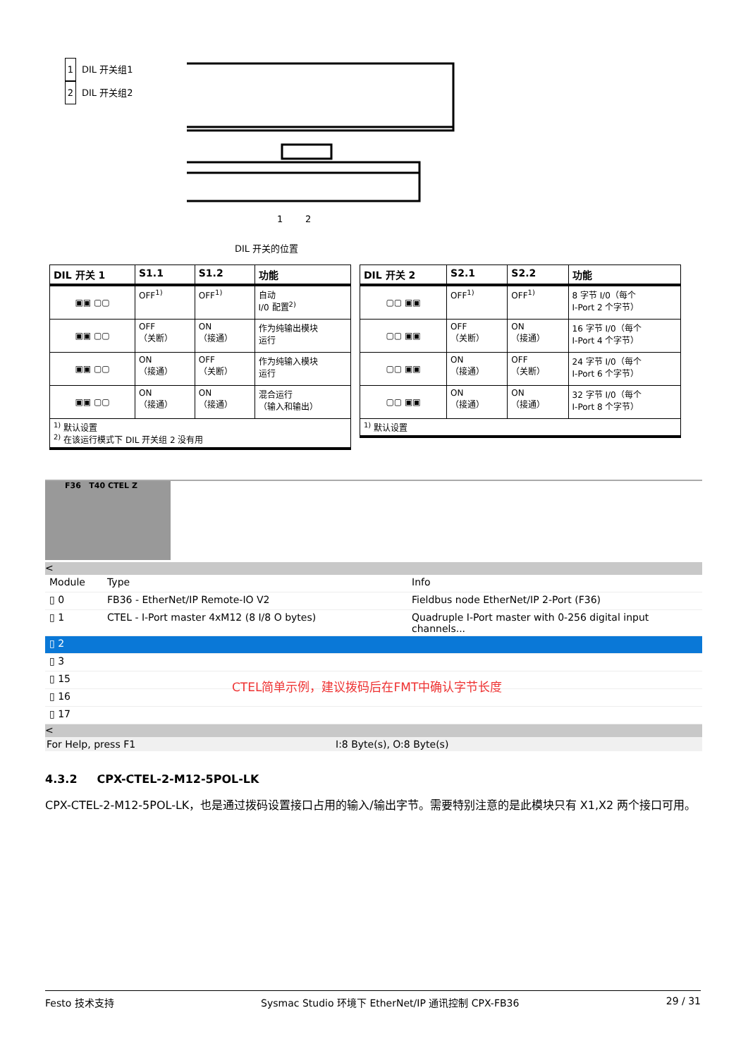1 DIL 开关组1
2 DIL 开关组2
1
2
DIL 开关的位置
| DIL 开关 1 | S1.1 | S1.2 | 功能 |
| --- | --- | --- | --- |
| ▣▣ ▢▢ | OFF<sup>1)</sup> | OFF<sup>1)</sup> | 自动 I/0 配置<sup>2)</sup> |
| ▣▣ ▢▢ | OFF （关断） | ON （接通） | 作为纯输出模块 运行 |
| ▣▣ ▢▢ | ON （接通） | OFF （关断） | 作为纯输入模块 运行 |
| ▣▣ ▢▢ | ON （接通） | ON （接通） | 混合运行 （输入和输出） |
| <sup>1)</sup> 默认设置 <sup>2)</sup> 在该运行模式下 DIL 开关组 2 没有用 | | | |
| DIL 开关 2 | S2.1 | S2.2 | 功能 |
| --- | --- | --- | --- |
| ▢▢ ▣▣ | OFF<sup>1)</sup> | OFF<sup>1)</sup> | 8 字节 I/0（每个 I-Port 2 个字节） |
| ▢▢ ▣▣ | OFF （关断） | ON （接通） | 16 字节 I/0（每个 I-Port 4 个字节） |
| ▢▢ ▣▣ | ON （接通） | OFF （关断） | 24 字节 I/0（每个 I-Port 6 个字节） |
| ▢▢ ▣▣ | ON （接通） | ON （接通） | 32 字节 I/0（每个 I-Port 8 个字节） |
| <sup>1)</sup> 默认设置 | | | |
F36 T40 CTEL Z
<
| Module | Type | Info |
| ▯ 0 | FB36 - EtherNet/IP Remote-IO V2 | Fieldbus node EtherNet/IP 2-Port (F36) |
| ▯ 1 | CTEL - I-Port master 4xM12 (8 I/8 O bytes) | Quadruple I-Port master with 0-256 digital input channels... |
| ▯ 2 | | |
| ▯ 3 | | |
| ▯ 15 | | |
| ▯ 16 | | |
| ▯ 17 | | |
CTEL简单示例，建议拨码后在FMT中确认字节长度
<
For Help, press F1 I:8 Byte(s), O:8 Byte(s)
4.3.2 CPX-CTEL-2-M12-5POL-LK
CPX-CTEL-2-M12-5POL-LK，也是通过拨码设置接口占用的输入/输出字节。需要特别注意的是此模块只有 X1,X2 两个接口可用。
Festo 技术支持 Sysmac Studio 环境下 EtherNet/IP 通讯控制 CPX-FB36 29 / 31